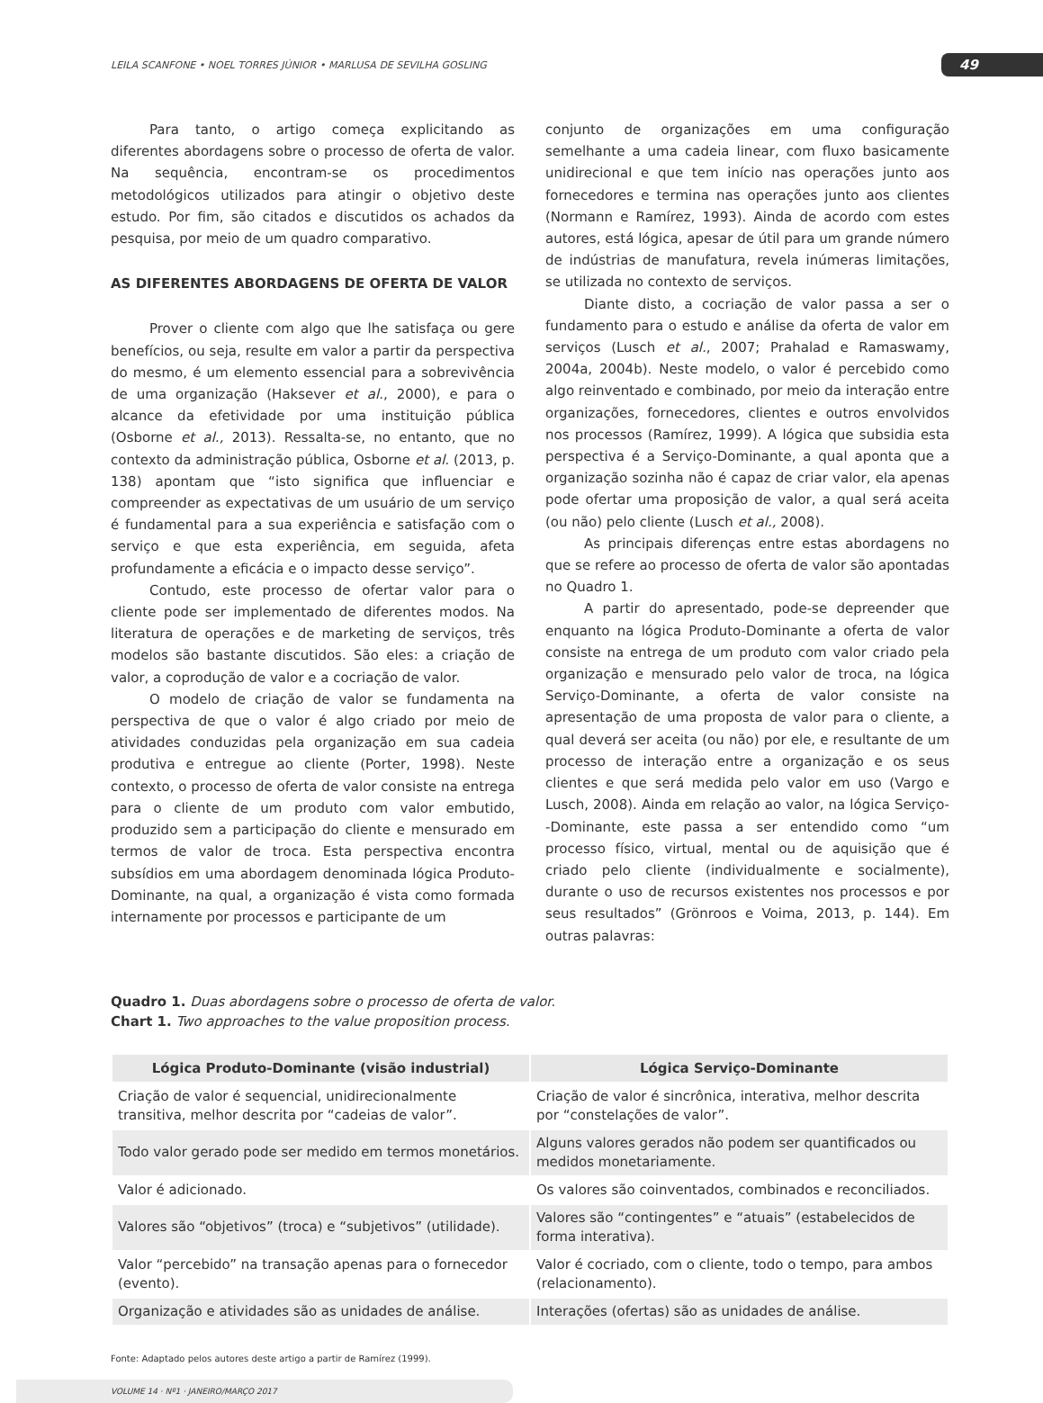LEILA SCANFONE • NOEL TORRES JÚNIOR • MARLUSA DE SEVILHA GOSLING 49
Para tanto, o artigo começa explicitando as diferentes abordagens sobre o processo de oferta de valor. Na sequência, encontram-se os procedimentos metodológicos utilizados para atingir o objetivo deste estudo. Por fim, são citados e discutidos os achados da pesquisa, por meio de um quadro comparativo.
AS DIFERENTES ABORDAGENS DE OFERTA DE VALOR
Prover o cliente com algo que lhe satisfaça ou gere benefícios, ou seja, resulte em valor a partir da perspectiva do mesmo, é um elemento essencial para a sobrevivência de uma organização (Haksever et al., 2000), e para o alcance da efetividade por uma instituição pública (Osborne et al., 2013). Ressalta-se, no entanto, que no contexto da administração pública, Osborne et al. (2013, p. 138) apontam que “isto significa que influenciar e compreender as expectativas de um usuário de um serviço é fundamental para a sua experiência e satisfação com o serviço e que esta experiência, em seguida, afeta profundamente a eficácia e o impacto desse serviço”.
Contudo, este processo de ofertar valor para o cliente pode ser implementado de diferentes modos. Na literatura de operações e de marketing de serviços, três modelos são bastante discutidos. São eles: a criação de valor, a coprodução de valor e a cocriação de valor.
O modelo de criação de valor se fundamenta na perspectiva de que o valor é algo criado por meio de atividades conduzidas pela organização em sua cadeia produtiva e entregue ao cliente (Porter, 1998). Neste contexto, o processo de oferta de valor consiste na entrega para o cliente de um produto com valor embutido, produzido sem a participação do cliente e mensurado em termos de valor de troca. Esta perspectiva encontra subsídios em uma abordagem denominada lógica Produto-Dominante, na qual, a organização é vista como formada internamente por processos e participante de um
conjunto de organizações em uma configuração semelhante a uma cadeia linear, com fluxo basicamente unidirecional e que tem início nas operações junto aos fornecedores e termina nas operações junto aos clientes (Normann e Ramírez, 1993). Ainda de acordo com estes autores, está lógica, apesar de útil para um grande número de indústrias de manufatura, revela inúmeras limitações, se utilizada no contexto de serviços.
Diante disto, a cocriação de valor passa a ser o fundamento para o estudo e análise da oferta de valor em serviços (Lusch et al., 2007; Prahalad e Ramaswamy, 2004a, 2004b). Neste modelo, o valor é percebido como algo reinventado e combinado, por meio da interação entre organizações, fornecedores, clientes e outros envolvidos nos processos (Ramírez, 1999). A lógica que subsidia esta perspectiva é a Serviço-Dominante, a qual aponta que a organização sozinha não é capaz de criar valor, ela apenas pode ofertar uma proposição de valor, a qual será aceita (ou não) pelo cliente (Lusch et al., 2008).
As principais diferenças entre estas abordagens no que se refere ao processo de oferta de valor são apontadas no Quadro 1.
A partir do apresentado, pode-se depreender que enquanto na lógica Produto-Dominante a oferta de valor consiste na entrega de um produto com valor criado pela organização e mensurado pelo valor de troca, na lógica Serviço-Dominante, a oferta de valor consiste na apresentação de uma proposta de valor para o cliente, a qual deverá ser aceita (ou não) por ele, e resultante de um processo de interação entre a organização e os seus clientes e que será medida pelo valor em uso (Vargo e Lusch, 2008). Ainda em relação ao valor, na lógica Serviço--Dominante, este passa a ser entendido como “um processo físico, virtual, mental ou de aquisição que é criado pelo cliente (individualmente e socialmente), durante o uso de recursos existentes nos processos e por seus resultados” (Grönroos e Voima, 2013, p. 144). Em outras palavras:
Quadro 1. Duas abordagens sobre o processo de oferta de valor.
Chart 1. Two approaches to the value proposition process.
| Lógica Produto-Dominante (visão industrial) | Lógica Serviço-Dominante |
| --- | --- |
| Criação de valor é sequencial, unidirecionalmente transitiva, melhor descrita por “cadeias de valor”. | Criação de valor é sincrônica, interativa, melhor descrita por “constelações de valor”. |
| Todo valor gerado pode ser medido em termos monetários. | Alguns valores gerados não podem ser quantificados ou medidos monetariamente. |
| Valor é adicionado. | Os valores são coinventados, combinados e reconciliados. |
| Valores são “objetivos” (troca) e “subjetivos” (utilidade). | Valores são “contingentes” e “atuais” (estabelecidos de forma interativa). |
| Valor “percebido” na transação apenas para o fornecedor (evento). | Valor é cocriado, com o cliente, todo o tempo, para ambos (relacionamento). |
| Organização e atividades são as unidades de análise. | Interações (ofertas) são as unidades de análise. |
Fonte: Adaptado pelos autores deste artigo a partir de Ramírez (1999).
VOLUME 14 · Nº1 · JANEIRO/MARÇO 2017